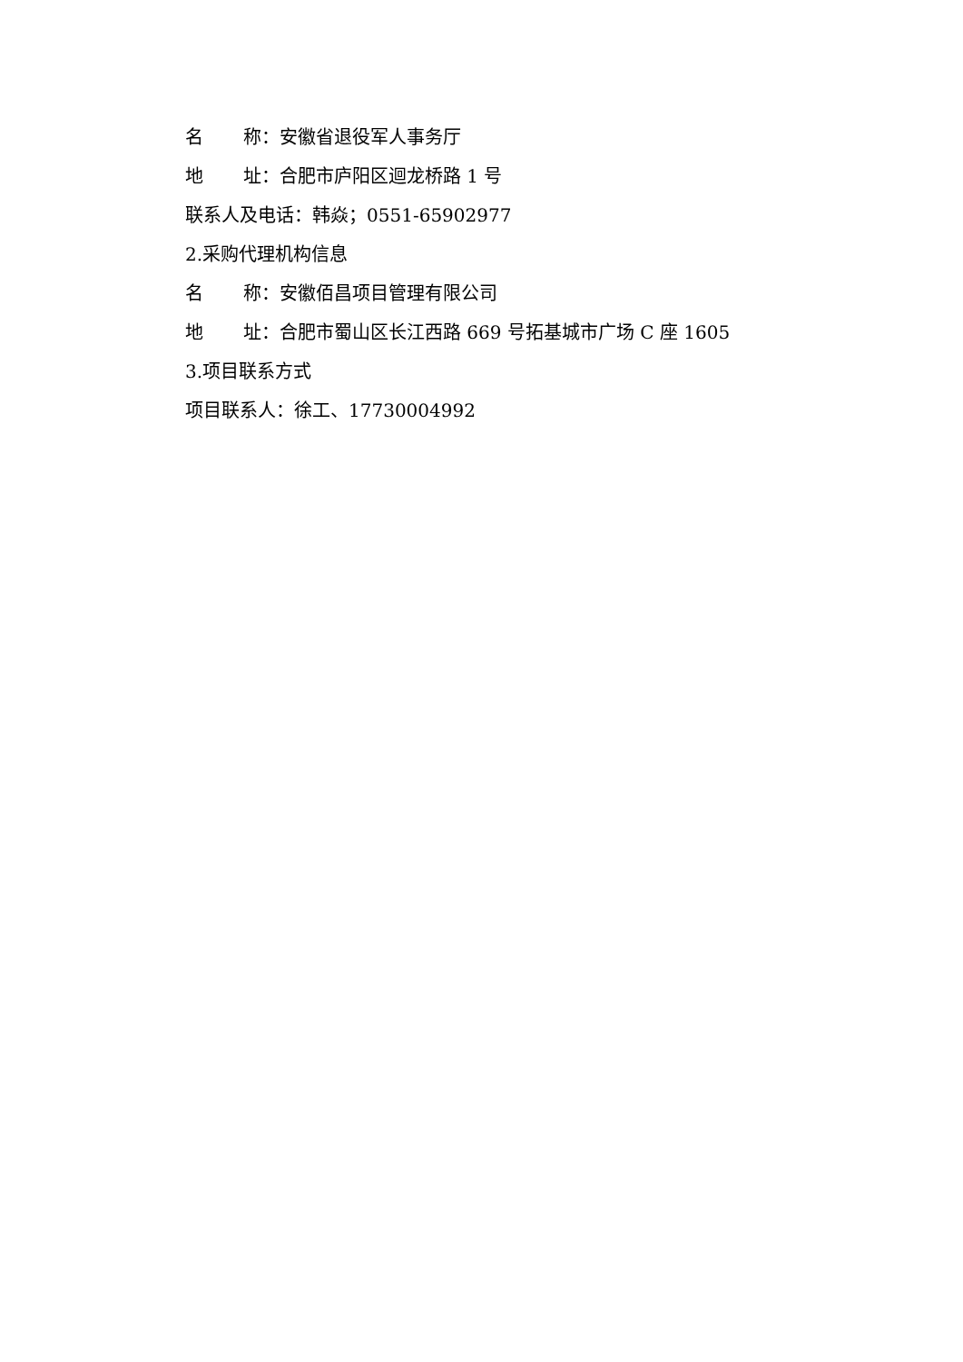名 称：安徽省退役军人事务厅
地 址：合肥市庐阳区迴龙桥路 1 号
联系人及电话：韩焱；0551-65902977
2.采购代理机构信息
名 称：安徽佰昌项目管理有限公司
地 址：合肥市蜀山区长江西路 669 号拓基城市广场 C 座 1605
3.项目联系方式
项目联系人：徐工、17730004992